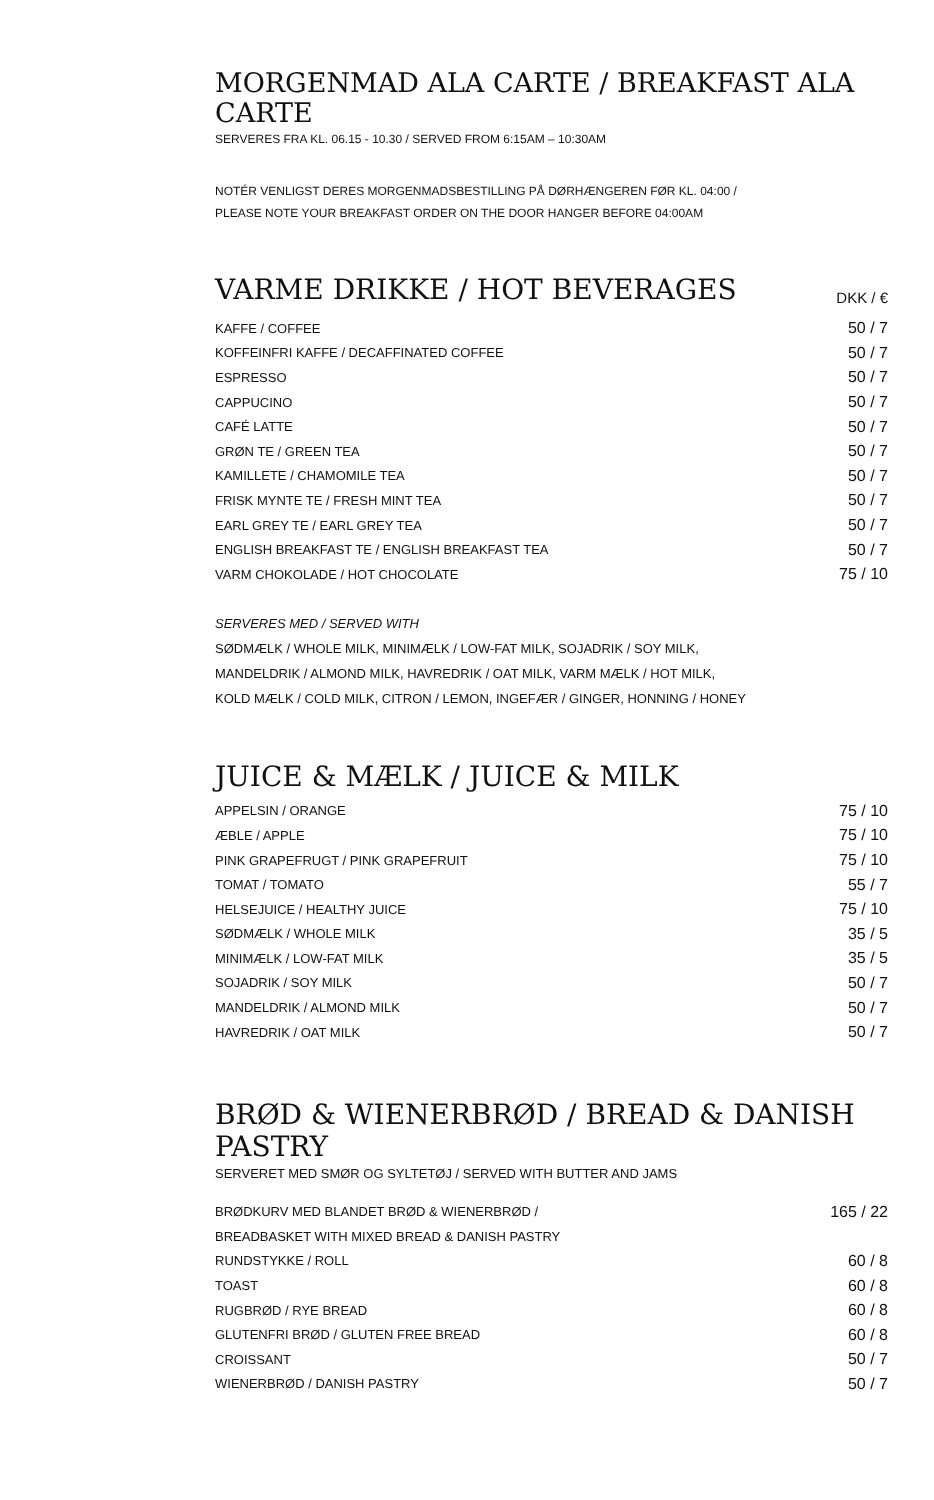MORGENMAD ALA CARTE / BREAKFAST ALA CARTE
SERVERES FRA KL. 06.15 - 10.30 / SERVED FROM 6:15AM – 10:30AM
NOTÉR VENLIGST DERES MORGENMADSBESTILLING PÅ DØRHÆNGEREN FØR KL. 04:00 /
PLEASE NOTE YOUR BREAKFAST ORDER ON THE DOOR HANGER BEFORE 04:00AM
VARME DRIKKE / HOT BEVERAGES
DKK / €
| KAFFE / COFFEE | 50 / 7 |
| KOFFEINFRI KAFFE / DECAFFINATED COFFEE | 50 / 7 |
| ESPRESSO | 50 / 7 |
| CAPPUCINO | 50 / 7 |
| CAFÉ LATTE | 50 / 7 |
| GRØN TE / GREEN TEA | 50 / 7 |
| KAMILLETE / CHAMOMILE TEA | 50 / 7 |
| FRISK MYNTE TE / FRESH MINT TEA | 50 / 7 |
| EARL GREY TE / EARL GREY TEA | 50 / 7 |
| ENGLISH BREAKFAST TE / ENGLISH BREAKFAST TEA | 50 / 7 |
| VARM CHOKOLADE / HOT CHOCOLATE | 75 / 10 |
SERVERES MED / SERVED WITH
SØDMÆLK / WHOLE MILK, MINIMÆLK / LOW-FAT MILK, SOJADRIK / SOY MILK,
MANDELDRIK / ALMOND MILK, HAVREDRIK / OAT MILK, VARM MÆLK / HOT MILK,
KOLD MÆLK / COLD MILK, CITRON / LEMON, INGEFÆR / GINGER, HONNING / HONEY
JUICE & MÆLK / JUICE & MILK
| APPELSIN / ORANGE | 75 / 10 |
| ÆBLE / APPLE | 75 / 10 |
| PINK GRAPEFRUGT / PINK GRAPEFRUIT | 75 / 10 |
| TOMAT / TOMATO | 55 / 7 |
| HELSEJUICE / HEALTHY JUICE | 75 / 10 |
| SØDMÆLK / WHOLE MILK | 35 / 5 |
| MINIMÆLK / LOW-FAT MILK | 35 / 5 |
| SOJADRIK / SOY MILK | 50 / 7 |
| MANDELDRIK / ALMOND MILK | 50 / 7 |
| HAVREDRIK / OAT MILK | 50 / 7 |
BRØD & WIENERBRØD / BREAD & DANISH PASTRY
SERVERET MED SMØR OG SYLTETØJ / SERVED WITH BUTTER AND JAMS
| BRØDKURV MED BLANDET BRØD & WIENERBRØD / | 165 / 22 |
| BREADBASKET WITH MIXED BREAD & DANISH PASTRY | |
| RUNDSTYKKE / ROLL | 60 / 8 |
| TOAST | 60 / 8 |
| RUGBRØD / RYE BREAD | 60 / 8 |
| GLUTENFRI BRØD / GLUTEN FREE BREAD | 60 / 8 |
| CROISSANT | 50 / 7 |
| WIENERBRØD / DANISH PASTRY | 50 / 7 |